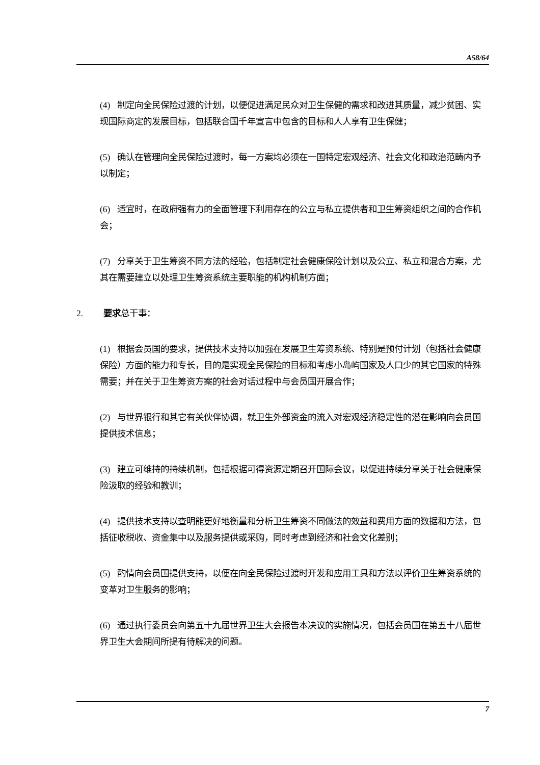A58/64
(4) 制定向全民保险过渡的计划，以便促进满足民众对卫生保健的需求和改进其质量，减少贫困、实现国际商定的发展目标，包括联合国千年宣言中包含的目标和人人享有卫生保健；
(5) 确认在管理向全民保险过渡时，每一方案均必须在一国特定宏观经济、社会文化和政治范畴内予以制定；
(6) 适宜时，在政府强有力的全面管理下利用存在的公立与私立提供者和卫生筹资组织之间的合作机会；
(7) 分享关于卫生筹资不同方法的经验，包括制定社会健康保险计划以及公立、私立和混合方案，尤其在需要建立以处理卫生筹资系统主要职能的机构机制方面；
2. 要求总干事：
(1) 根据会员国的要求，提供技术支持以加强在发展卫生筹资系统、特别是预付计划（包括社会健康保险）方面的能力和专长，目的是实现全民保险的目标和考虑小岛屿国家及人口少的其它国家的特殊需要；并在关于卫生筹资方案的社会对话过程中与会员国开展合作；
(2) 与世界银行和其它有关伙伴协调，就卫生外部资金的流入对宏观经济稳定性的潜在影响向会员国提供技术信息；
(3) 建立可维持的持续机制，包括根据可得资源定期召开国际会议，以促进持续分享关于社会健康保险汲取的经验和教训；
(4) 提供技术支持以查明能更好地衡量和分析卫生筹资不同做法的效益和费用方面的数据和方法，包括征收税收、资金集中以及服务提供或采购，同时考虑到经济和社会文化差别；
(5) 酌情向会员国提供支持，以便在向全民保险过渡时开发和应用工具和方法以评价卫生筹资系统的变革对卫生服务的影响；
(6) 通过执行委员会向第五十九届世界卫生大会报告本决议的实施情况，包括会员国在第五十八届世界卫生大会期间所提有待解决的问题。
7